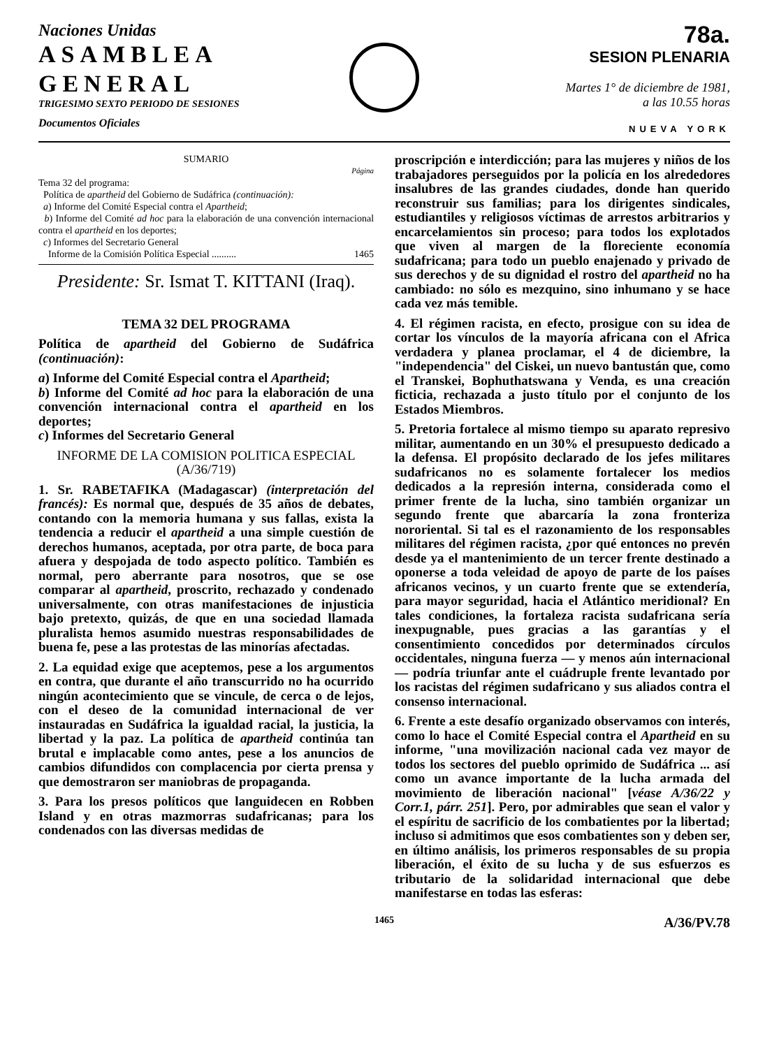Naciones Unidas
ASAMBLEA
GENERAL
TRIGESIMO SEXTO PERIODO DE SESIONES
Documentos Oficiales
78a.
SESION PLENARIA
Martes 1° de diciembre de 1981,
a las 10.55 horas
NUEVA YORK
SUMARIO
Página
Tema 32 del programa:
Política de apartheid del Gobierno de Sudáfrica (continuación):
a) Informe del Comité Especial contra el Apartheid;
b) Informe del Comité ad hoc para la elaboración de una convención internacional contra el apartheid en los deportes;
c) Informes del Secretario General
Informe de la Comisión Política Especial .......... 1465
Presidente: Sr. Ismat T. KITTANI (Iraq).
TEMA 32 DEL PROGRAMA
Política de apartheid del Gobierno de Sudáfrica (continuación):
a) Informe del Comité Especial contra el Apartheid;
b) Informe del Comité ad hoc para la elaboración de una convención internacional contra el apartheid en los deportes;
c) Informes del Secretario General
INFORME DE LA COMISION POLITICA ESPECIAL (A/36/719)
1. Sr. RABETAFIKA (Madagascar) (interpretación del francés): Es normal que, después de 35 años de debates, contando con la memoria humana y sus fallas, exista la tendencia a reducir el apartheid a una simple cuestión de derechos humanos, aceptada, por otra parte, de boca para afuera y despojada de todo aspecto político. También es normal, pero aberrante para nosotros, que se ose comparar al apartheid, proscrito, rechazado y condenado universalmente, con otras manifestaciones de injusticia bajo pretexto, quizás, de que en una sociedad llamada pluralista hemos asumido nuestras responsabilidades de buena fe, pese a las protestas de las minorías afectadas.
2. La equidad exige que aceptemos, pese a los argumentos en contra, que durante el año transcurrido no ha ocurrido ningún acontecimiento que se vincule, de cerca o de lejos, con el deseo de la comunidad internacional de ver instauradas en Sudáfrica la igualdad racial, la justicia, la libertad y la paz. La política de apartheid continúa tan brutal e implacable como antes, pese a los anuncios de cambios difundidos con complacencia por cierta prensa y que demostraron ser maniobras de propaganda.
3. Para los presos políticos que languidecen en Robben Island y en otras mazmorras sudafricanas; para los condenados con las diversas medidas de
proscripción e interdicción; para las mujeres y niños de los trabajadores perseguidos por la policía en los alrededores insalubres de las grandes ciudades, donde han querido reconstruir sus familias; para los dirigentes sindicales, estudiantiles y religiosos víctimas de arrestos arbitrarios y encarcelamientos sin proceso; para todos los explotados que viven al margen de la floreciente economía sudafricana; para todo un pueblo enajenado y privado de sus derechos y de su dignidad el rostro del apartheid no ha cambiado: no sólo es mezquino, sino inhumano y se hace cada vez más temible.
4. El régimen racista, en efecto, prosigue con su idea de cortar los vínculos de la mayoría africana con el Africa verdadera y planea proclamar, el 4 de diciembre, la "independencia" del Ciskei, un nuevo bantustán que, como el Transkei, Bophuthatswana y Venda, es una creación ficticia, rechazada a justo título por el conjunto de los Estados Miembros.
5. Pretoria fortalece al mismo tiempo su aparato represivo militar, aumentando en un 30% el presupuesto dedicado a la defensa. El propósito declarado de los jefes militares sudafricanos no es solamente fortalecer los medios dedicados a la represión interna, considerada como el primer frente de la lucha, sino también organizar un segundo frente que abarcaría la zona fronteriza nororiental. Si tal es el razonamiento de los responsables militares del régimen racista, ¿por qué entonces no prevén desde ya el mantenimiento de un tercer frente destinado a oponerse a toda veleidad de apoyo de parte de los países africanos vecinos, y un cuarto frente que se extendería, para mayor seguridad, hacia el Atlántico meridional? En tales condiciones, la fortaleza racista sudafricana sería inexpugnable, pues gracias a las garantías y el consentimiento concedidos por determinados círculos occidentales, ninguna fuerza — y menos aún internacional — podría triunfar ante el cuádruple frente levantado por los racistas del régimen sudafricano y sus aliados contra el consenso internacional.
6. Frente a este desafío organizado observamos con interés, como lo hace el Comité Especial contra el Apartheid en su informe, "una movilización nacional cada vez mayor de todos los sectores del pueblo oprimido de Sudáfrica ... así como un avance importante de la lucha armada del movimiento de liberación nacional" [véase A/36/22 y Corr.1, párr. 251]. Pero, por admirables que sean el valor y el espíritu de sacrificio de los combatientes por la libertad; incluso si admitimos que esos combatientes son y deben ser, en último análisis, los primeros responsables de su propia liberación, el éxito de su lucha y de sus esfuerzos es tributario de la solidaridad internacional que debe manifestarse en todas las esferas:
1465 A/36/PV.78